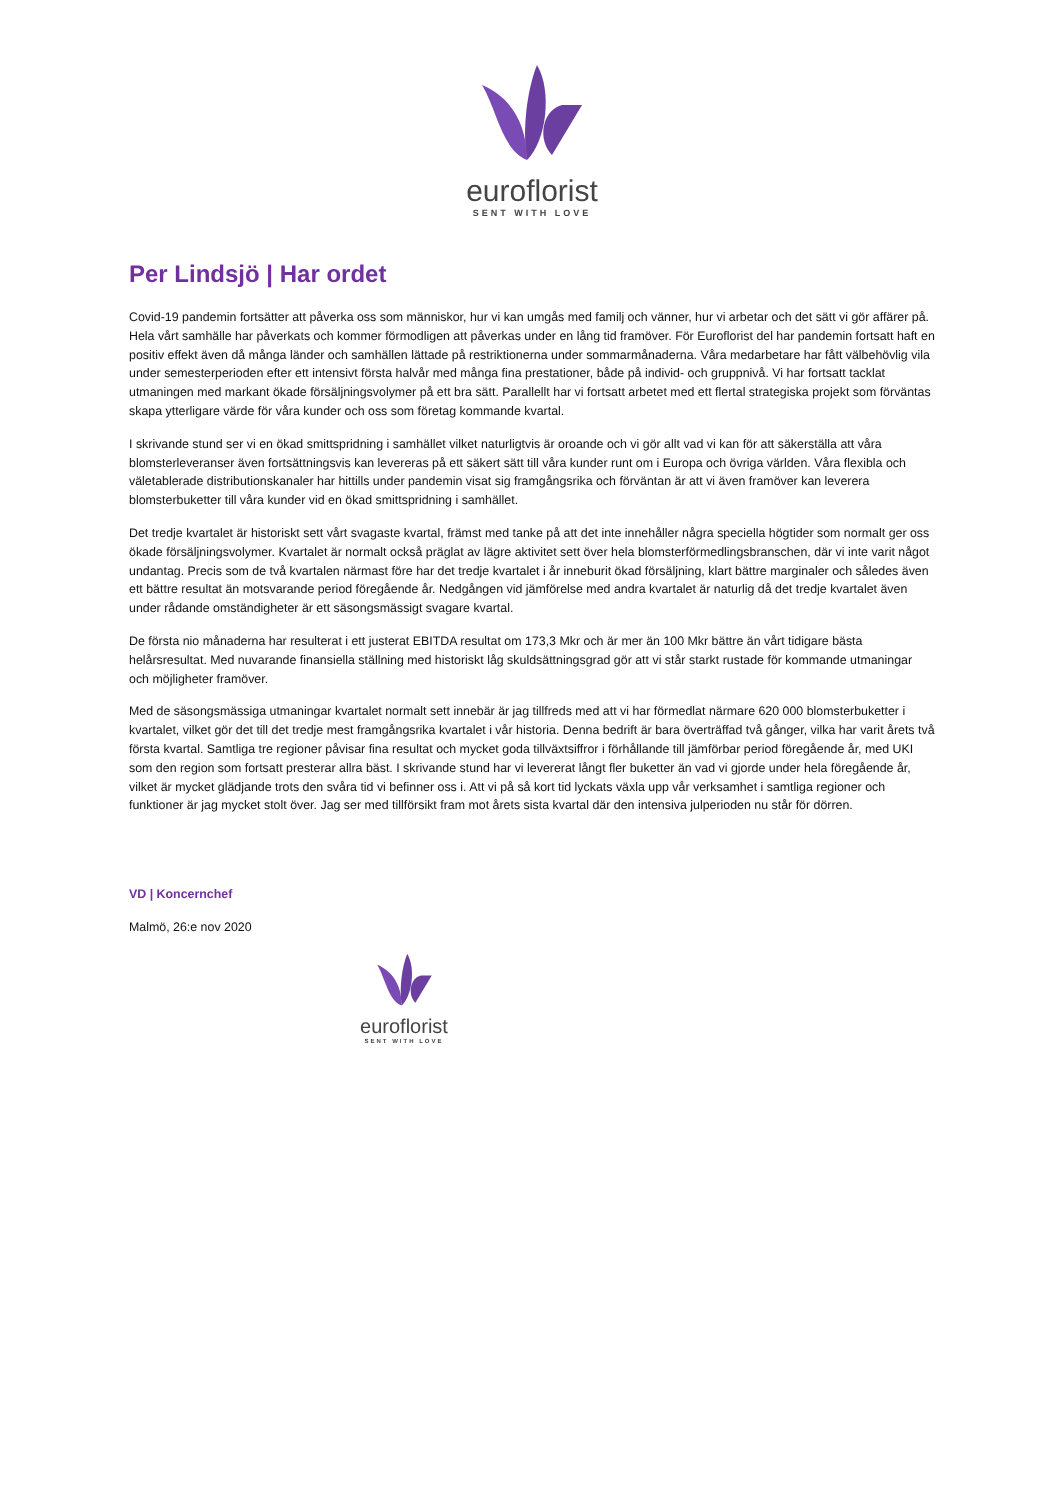euroflorist
SENT WITH LOVE
Per Lindsjö | Har ordet
Covid-19 pandemin fortsätter att påverka oss som människor, hur vi kan umgås med familj och vänner, hur vi arbetar och det sätt vi gör affärer på. Hela vårt samhälle har påverkats och kommer förmodligen att påverkas under en lång tid framöver. För Euroflorist del har pandemin fortsatt haft en positiv effekt även då många länder och samhällen lättade på restriktionerna under sommarmånaderna. Våra medarbetare har fått välbehövlig vila under semesterperioden efter ett intensivt första halvår med många fina prestationer, både på individ- och gruppnivå. Vi har fortsatt tacklat utmaningen med markant ökade försäljningsvolymer på ett bra sätt. Parallellt har vi fortsatt arbetet med ett flertal strategiska projekt som förväntas skapa ytterligare värde för våra kunder och oss som företag kommande kvartal.
I skrivande stund ser vi en ökad smittspridning i samhället vilket naturligtvis är oroande och vi gör allt vad vi kan för att säkerställa att våra blomsterleveranser även fortsättningsvis kan levereras på ett säkert sätt till våra kunder runt om i Europa och övriga världen. Våra flexibla och väletablerade distributionskanaler har hittills under pandemin visat sig framgångsrika och förväntan är att vi även framöver kan leverera blomsterbuketter till våra kunder vid en ökad smittspridning i samhället.
Det tredje kvartalet är historiskt sett vårt svagaste kvartal, främst med tanke på att det inte innehåller några speciella högtider som normalt ger oss ökade försäljningsvolymer. Kvartalet är normalt också präglat av lägre aktivitet sett över hela blomsterförmedlingsbranschen, där vi inte varit något undantag. Precis som de två kvartalen närmast före har det tredje kvartalet i år inneburit ökad försäljning, klart bättre marginaler och således även ett bättre resultat än motsvarande period föregående år. Nedgången vid jämförelse med andra kvartalet är naturlig då det tredje kvartalet även under rådande omständigheter är ett säsongsmässigt svagare kvartal.
De första nio månaderna har resulterat i ett justerat EBITDA resultat om 173,3 Mkr och är mer än 100 Mkr bättre än vårt tidigare bästa helårsresultat. Med nuvarande finansiella ställning med historiskt låg skuldsättningsgrad gör att vi står starkt rustade för kommande utmaningar och möjligheter framöver.
Med de säsongsmässiga utmaningar kvartalet normalt sett innebär är jag tillfreds med att vi har förmedlat närmare 620 000 blomsterbuketter i kvartalet, vilket gör det till det tredje mest framgångsrika kvartalet i vår historia. Denna bedrift är bara överträffad två gånger, vilka har varit årets två första kvartal. Samtliga tre regioner påvisar fina resultat och mycket goda tillväxtsiffror i förhållande till jämförbar period föregående år, med UKI som den region som fortsatt presterar allra bäst. I skrivande stund har vi levererat långt fler buketter än vad vi gjorde under hela föregående år, vilket är mycket glädjande trots den svåra tid vi befinner oss i. Att vi på så kort tid lyckats växla upp vår verksamhet i samtliga regioner och funktioner är jag mycket stolt över. Jag ser med tillförsikt fram mot årets sista kvartal där den intensiva julperioden nu står för dörren.
VD | Koncernchef
Malmö, 26:e nov 2020
euroflorist
SENT WITH LOVE